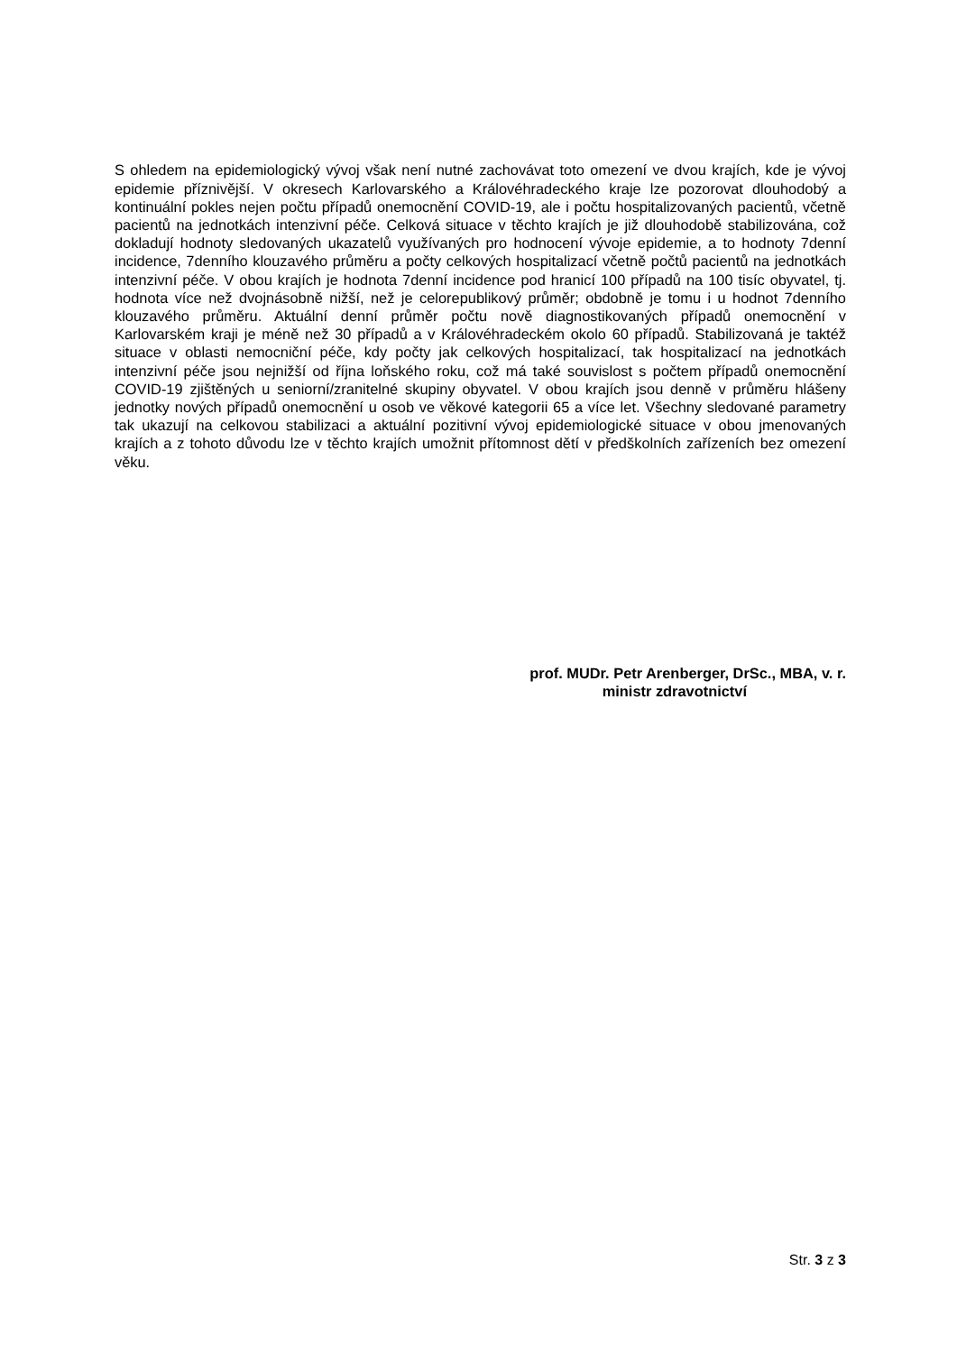S ohledem na epidemiologický vývoj však není nutné zachovávat toto omezení ve dvou krajích, kde je vývoj epidemie příznivější. V okresech Karlovarského a Královéhradeckého kraje lze pozorovat dlouhodobý a kontinuální pokles nejen počtu případů onemocnění COVID-19, ale i počtu hospitalizovaných pacientů, včetně pacientů na jednotkách intenzivní péče. Celková situace v těchto krajích je již dlouhodobě stabilizována, což dokladují hodnoty sledovaných ukazatelů využívaných pro hodnocení vývoje epidemie, a to hodnoty 7denní incidence, 7denního klouzavého průměru a počty celkových hospitalizací včetně počtů pacientů na jednotkách intenzivní péče. V obou krajích je hodnota 7denní incidence pod hranicí 100 případů na 100 tisíc obyvatel, tj. hodnota více než dvojnásobně nižší, než je celorepublikový průměr; obdobně je tomu i u hodnot 7denního klouzavého průměru. Aktuální denní průměr počtu nově diagnostikovaných případů onemocnění v Karlovarském kraji je méně než 30 případů a v Královéhradeckém okolo 60 případů. Stabilizovaná je taktéž situace v oblasti nemocniční péče, kdy počty jak celkových hospitalizací, tak hospitalizací na jednotkách intenzivní péče jsou nejnižší od října loňského roku, což má také souvislost s počtem případů onemocnění COVID-19 zjištěných u seniorní/zranitelné skupiny obyvatel. V obou krajích jsou denně v průměru hlášeny jednotky nových případů onemocnění u osob ve věkové kategorii 65 a více let. Všechny sledované parametry tak ukazují na celkovou stabilizaci a aktuální pozitivní vývoj epidemiologické situace v obou jmenovaných krajích a z tohoto důvodu lze v těchto krajích umožnit přítomnost dětí v předškolních zařízeních bez omezení věku.
prof. MUDr. Petr Arenberger, DrSc., MBA, v. r.
ministr zdravotnictví
Str. 3 z 3